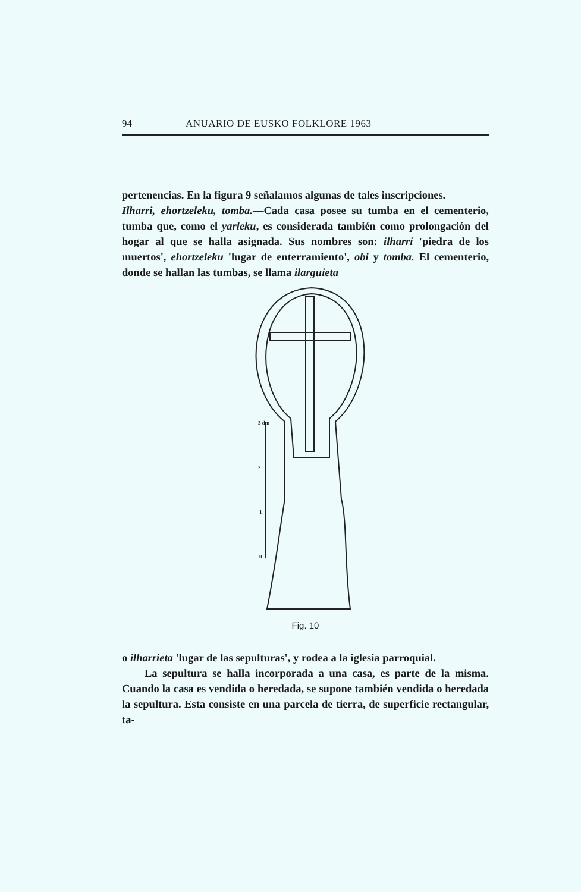94 ANUARIO DE EUSKO FOLKLORE 1963
pertenencias. En la figura 9 señalamos algunas de tales ins­cripciones.
Ilharri, ehortzeleku, tomba.—Cada casa posee su tumba en el cementerio, tumba que, como el yarleku, es considerada también como prolongación del hogar al que se halla asig­nada. Sus nombres son: ilharri 'piedra de los muertos', ehortzeleku 'lugar de enterramiento', obi y tomba. El ce­menterio, donde se hallan las tumbas, se llama ilarguieta
3 dm
2
1
0
Fig. 10
o ilharrieta 'lugar de las sepulturas', y rodea a la iglesia parroquial.
La sepultura se halla incorporada a una casa, es parte de la misma. Cuando la casa es vendida o heredada, se supo­ne también vendida o heredada la sepultura. Esta consis­te en una parcela de tierra, de superficie rectangular, ta-